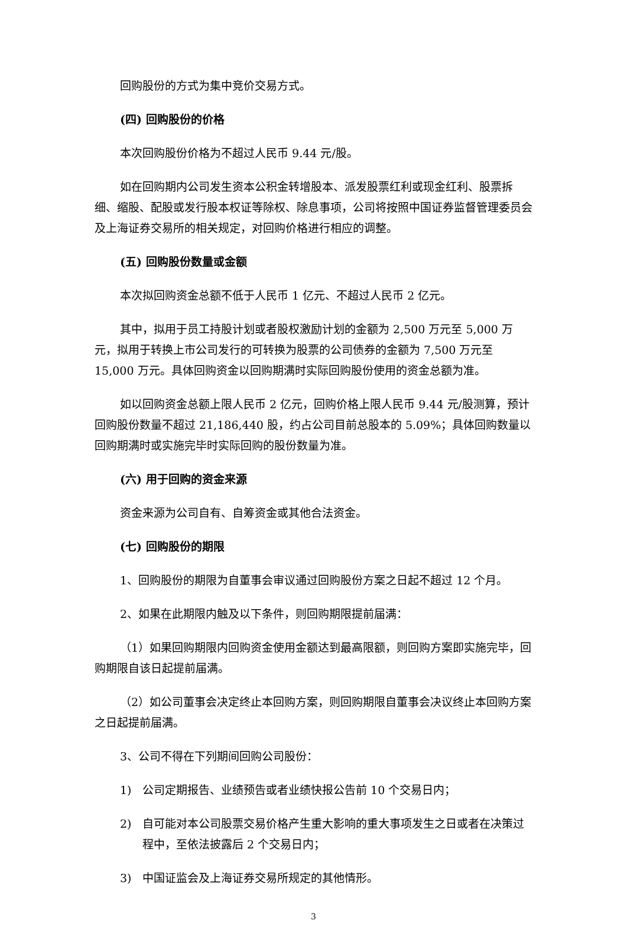回购股份的方式为集中竞价交易方式。
(四) 回购股份的价格
本次回购股份价格为不超过人民币 9.44 元/股。
如在回购期内公司发生资本公积金转增股本、派发股票红利或现金红利、股票拆细、缩股、配股或发行股本权证等除权、除息事项，公司将按照中国证券监督管理委员会及上海证券交易所的相关规定，对回购价格进行相应的调整。
(五) 回购股份数量或金额
本次拟回购资金总额不低于人民币 1 亿元、不超过人民币 2 亿元。
其中，拟用于员工持股计划或者股权激励计划的金额为 2,500 万元至 5,000 万元，拟用于转换上市公司发行的可转换为股票的公司债券的金额为 7,500 万元至 15,000 万元。具体回购资金以回购期满时实际回购股份使用的资金总额为准。
如以回购资金总额上限人民币 2 亿元，回购价格上限人民币 9.44 元/股测算，预计回购股份数量不超过 21,186,440 股，约占公司目前总股本的 5.09%；具体回购数量以回购期满时或实施完毕时实际回购的股份数量为准。
(六) 用于回购的资金来源
资金来源为公司自有、自筹资金或其他合法资金。
(七) 回购股份的期限
1、回购股份的期限为自董事会审议通过回购股份方案之日起不超过 12 个月。
2、如果在此期限内触及以下条件，则回购期限提前届满：
（1）如果回购期限内回购资金使用金额达到最高限额，则回购方案即实施完毕，回购期限自该日起提前届满。
（2）如公司董事会决定终止本回购方案，则回购期限自董事会决议终止本回购方案之日起提前届满。
3、公司不得在下列期间回购公司股份：
1) 公司定期报告、业绩预告或者业绩快报公告前 10 个交易日内；
2) 自可能对本公司股票交易价格产生重大影响的重大事项发生之日或者在决策过程中，至依法披露后 2 个交易日内；
3) 中国证监会及上海证券交易所规定的其他情形。
3